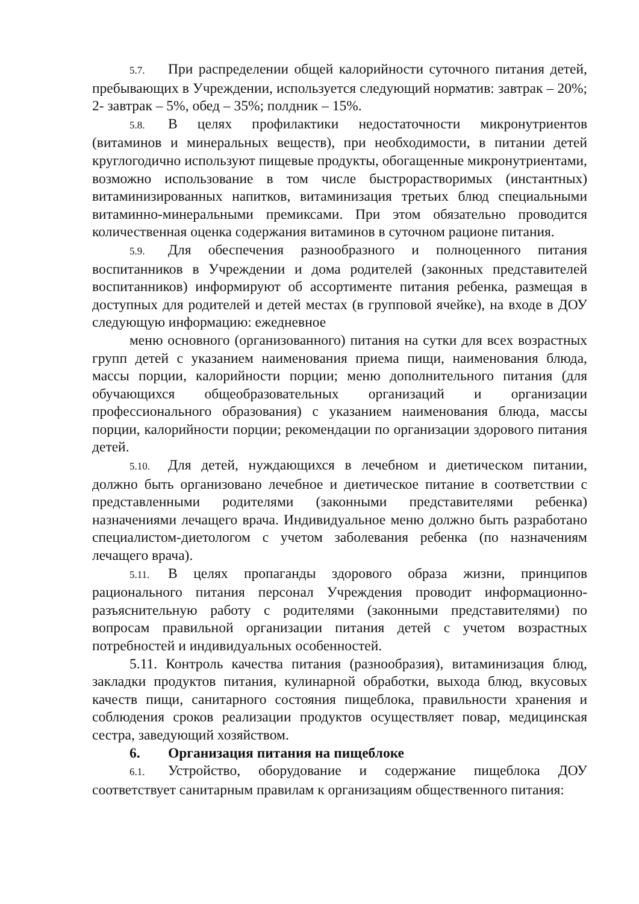5.7. При распределении общей калорийности суточного питания детей, пребывающих в Учреждении, используется следующий норматив: завтрак – 20%; 2- завтрак – 5%, обед – 35%; полдник – 15%.
5.8. В целях профилактики недостаточности микронутриентов (витаминов и минеральных веществ), при необходимости, в питании детей круглогодично используют пищевые продукты, обогащенные микронутриентами, возможно использование в том числе быстрорастворимых (инстантных) витаминизированных напитков, витаминизация третьих блюд специальными витаминно-минеральными премиксами. При этом обязательно проводится количественная оценка содержания витаминов в суточном рационе питания.
5.9. Для обеспечения разнообразного и полноценного питания воспитанников в Учреждении и дома родителей (законных представителей воспитанников) информируют об ассортименте питания ребенка, размещая в доступных для родителей и детей местах (в групповой ячейке), на входе в ДОУ следующую информацию: ежедневное
меню основного (организованного) питания на сутки для всех возрастных групп детей с указанием наименования приема пищи, наименования блюда, массы порции, калорийности порции; меню дополнительного питания (для обучающихся общеобразовательных организаций и организации профессионального образования) с указанием наименования блюда, массы порции, калорийности порции; рекомендации по организации здорового питания детей.
5.10. Для детей, нуждающихся в лечебном и диетическом питании, должно быть организовано лечебное и диетическое питание в соответствии с представленными родителями (законными представителями ребенка) назначениями лечащего врача. Индивидуальное меню должно быть разработано специалистом-диетологом с учетом заболевания ребенка (по назначениям лечащего врача).
5.11. В целях пропаганды здорового образа жизни, принципов рационального питания персонал Учреждения проводит информационно-разъяснительную работу с родителями (законными представителями) по вопросам правильной организации питания детей с учетом возрастных потребностей и индивидуальных особенностей.
5.11. Контроль качества питания (разнообразия), витаминизация блюд, закладки продуктов питания, кулинарной обработки, выхода блюд, вкусовых качеств пищи, санитарного состояния пищеблока, правильности хранения и соблюдения сроков реализации продуктов осуществляет повар, медицинская сестра, заведующий хозяйством.
6. Организация питания на пищеблоке
6.1. Устройство, оборудование и содержание пищеблока ДОУ соответствует санитарным правилам к организациям общественного питания: